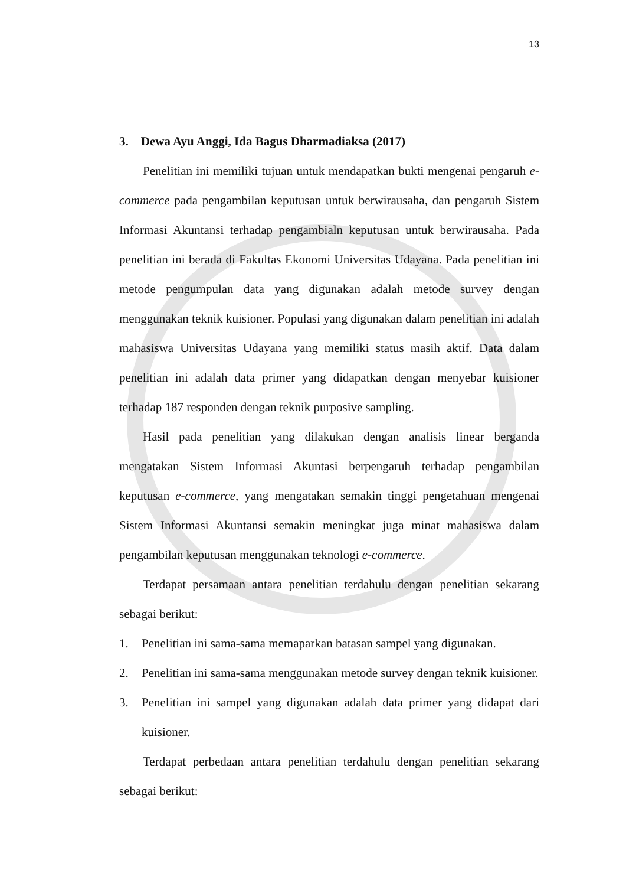13
3. Dewa Ayu Anggi, Ida Bagus Dharmadiaksa (2017)
Penelitian ini memiliki tujuan untuk mendapatkan bukti mengenai pengaruh e-commerce pada pengambilan keputusan untuk berwirausaha, dan pengaruh Sistem Informasi Akuntansi terhadap pengambialn keputusan untuk berwirausaha. Pada penelitian ini berada di Fakultas Ekonomi Universitas Udayana. Pada penelitian ini metode pengumpulan data yang digunakan adalah metode survey dengan menggunakan teknik kuisioner. Populasi yang digunakan dalam penelitian ini adalah mahasiswa Universitas Udayana yang memiliki status masih aktif. Data dalam penelitian ini adalah data primer yang didapatkan dengan menyebar kuisioner terhadap 187 responden dengan teknik purposive sampling.
Hasil pada penelitian yang dilakukan dengan analisis linear berganda mengatakan Sistem Informasi Akuntasi berpengaruh terhadap pengambilan keputusan e-commerce, yang mengatakan semakin tinggi pengetahuan mengenai Sistem Informasi Akuntansi semakin meningkat juga minat mahasiswa dalam pengambilan keputusan menggunakan teknologi e-commerce.
Terdapat persamaan antara penelitian terdahulu dengan penelitian sekarang sebagai berikut:
1. Penelitian ini sama-sama memaparkan batasan sampel yang digunakan.
2. Penelitian ini sama-sama menggunakan metode survey dengan teknik kuisioner.
3. Penelitian ini sampel yang digunakan adalah data primer yang didapat dari kuisioner.
Terdapat perbedaan antara penelitian terdahulu dengan penelitian sekarang sebagai berikut: